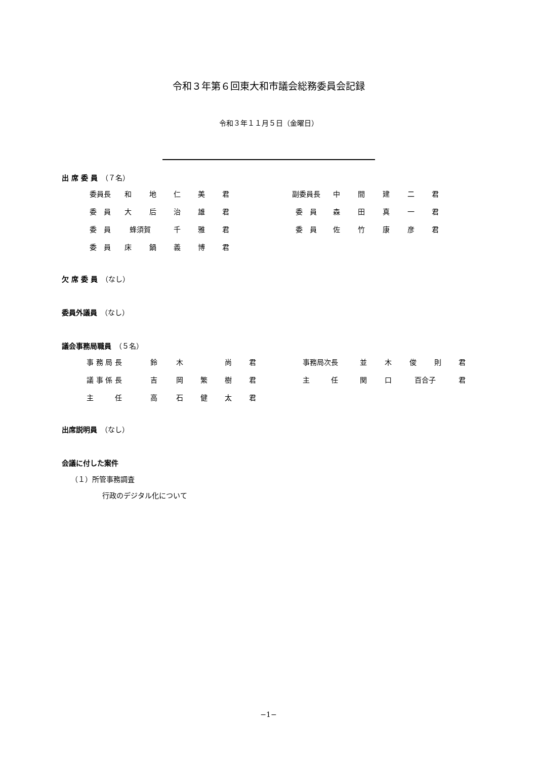令和３年第６回東大和市議会総務委員会記録
令和３年１１月５日（金曜日）
出 席 委 員　（７名）
| 委員長 | 和 | 地 | 仁 | 美 | 君 | | 副委員長 | 中 | 間 | 建 | 二 | 君 |
| 委 員 | 大 | 后 | 治 | 雄 | 君 | | 委 員 | 森 | 田 | 真 | 一 | 君 |
| 委 員 | 蜂須賀 | | 千 | 雅 | 君 | | 委 員 | 佐 | 竹 | 康 | 彦 | 君 |
| 委 員 | 床 | 鍋 | 義 | 博 | 君 | | | | | | | |
欠 席 委 員　（なし）
委員外議員　（なし）
議会事務局職員　（５名）
| 事 務 局 長 | 鈴 | 木 | | 尚 | 君 | | 事務局次長 | 並 | 木 | 俊 | 則 | 君 |
| 議 事 係 長 | 吉 | 岡 | 繁 | 樹 | 君 | | 主 任 | 関 | 口 | 百合子 | | 君 |
| 主 任 | 高 | 石 | 健 | 太 | 君 | | | | | | | |
出席説明員　（なし）
会議に付した案件
（１）所管事務調査
行政のデジタル化について
−1−